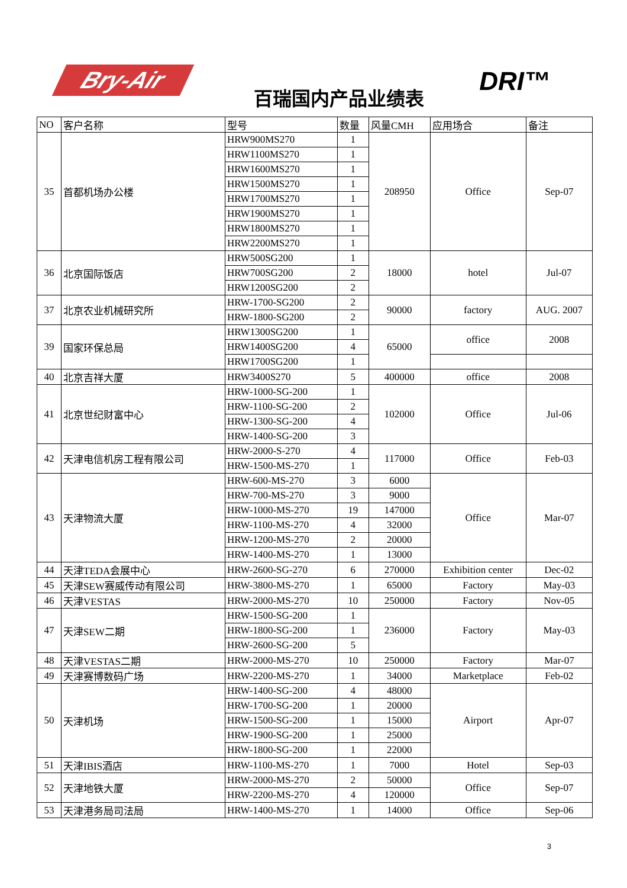Bry-Air
百瑞国内产品业绩表
DRI™
| NO | 客户名称 | 型号 | 数量 | 风量CMH | 应用场合 | 备注 |
| --- | --- | --- | --- | --- | --- | --- |
| 35 | 首都机场办公楼 | HRW900MS270 | 1 | 208950 | Office | Sep-07 |
| | | HRW1100MS270 | 1 | | | |
| | | HRW1600MS270 | 1 | | | |
| | | HRW1500MS270 | 1 | | | |
| | | HRW1700MS270 | 1 | | | |
| | | HRW1900MS270 | 1 | | | |
| | | HRW1800MS270 | 1 | | | |
| | | HRW2200MS270 | 1 | | | |
| 36 | 北京国际饭店 | HRW500SG200 | 1 | 18000 | hotel | Jul-07 |
| | | HRW700SG200 | 2 | | | |
| | | HRW1200SG200 | 2 | | | |
| 37 | 北京农业机械研究所 | HRW-1700-SG200 | 2 | 90000 | factory | AUG. 2007 |
| | | HRW-1800-SG200 | 2 | | | |
| 39 | 国家环保总局 | HRW1300SG200 | 1 | 65000 | office | 2008 |
| | | HRW1400SG200 | 4 | | | |
| | | HRW1700SG200 | 1 | | | |
| 40 | 北京吉祥大厦 | HRW3400S270 | 5 | 400000 | office | 2008 |
| 41 | 北京世纪财富中心 | HRW-1000-SG-200 | 1 | 102000 | Office | Jul-06 |
| | | HRW-1100-SG-200 | 2 | | | |
| | | HRW-1300-SG-200 | 4 | | | |
| | | HRW-1400-SG-200 | 3 | | | |
| 42 | 天津电信机房工程有限公司 | HRW-2000-S-270 | 4 | 117000 | Office | Feb-03 |
| | | HRW-1500-MS-270 | 1 | | | |
| 43 | 天津物流大厦 | HRW-600-MS-270 | 3 | 6000 | Office | Mar-07 |
| | | HRW-700-MS-270 | 3 | 9000 | | |
| | | HRW-1000-MS-270 | 19 | 147000 | | |
| | | HRW-1100-MS-270 | 4 | 32000 | | |
| | | HRW-1200-MS-270 | 2 | 20000 | | |
| | | HRW-1400-MS-270 | 1 | 13000 | | |
| 44 | 天津TEDA会展中心 | HRW-2600-SG-270 | 6 | 270000 | Exhibition center | Dec-02 |
| 45 | 天津SEW赛威传动有限公司 | HRW-3800-MS-270 | 1 | 65000 | Factory | May-03 |
| 46 | 天津VESTAS | HRW-2000-MS-270 | 10 | 250000 | Factory | Nov-05 |
| 47 | 天津SEW二期 | HRW-1500-SG-200 | 1 | 236000 | Factory | May-03 |
| | | HRW-1800-SG-200 | 1 | | | |
| | | HRW-2600-SG-200 | 5 | | | |
| 48 | 天津VESTAS二期 | HRW-2000-MS-270 | 10 | 250000 | Factory | Mar-07 |
| 49 | 天津赛博数码广场 | HRW-2200-MS-270 | 1 | 34000 | Marketplace | Feb-02 |
| 50 | 天津机场 | HRW-1400-SG-200 | 4 | 48000 | Airport | Apr-07 |
| | | HRW-1700-SG-200 | 1 | 20000 | | |
| | | HRW-1500-SG-200 | 1 | 15000 | | |
| | | HRW-1900-SG-200 | 1 | 25000 | | |
| | | HRW-1800-SG-200 | 1 | 22000 | | |
| 51 | 天津IBIS酒店 | HRW-1100-MS-270 | 1 | 7000 | Hotel | Sep-03 |
| 52 | 天津地铁大厦 | HRW-2000-MS-270 | 2 | 50000 | Office | Sep-07 |
| | | HRW-2200-MS-270 | 4 | 120000 | | |
| 53 | 天津港务局司法局 | HRW-1400-MS-270 | 1 | 14000 | Office | Sep-06 |
3